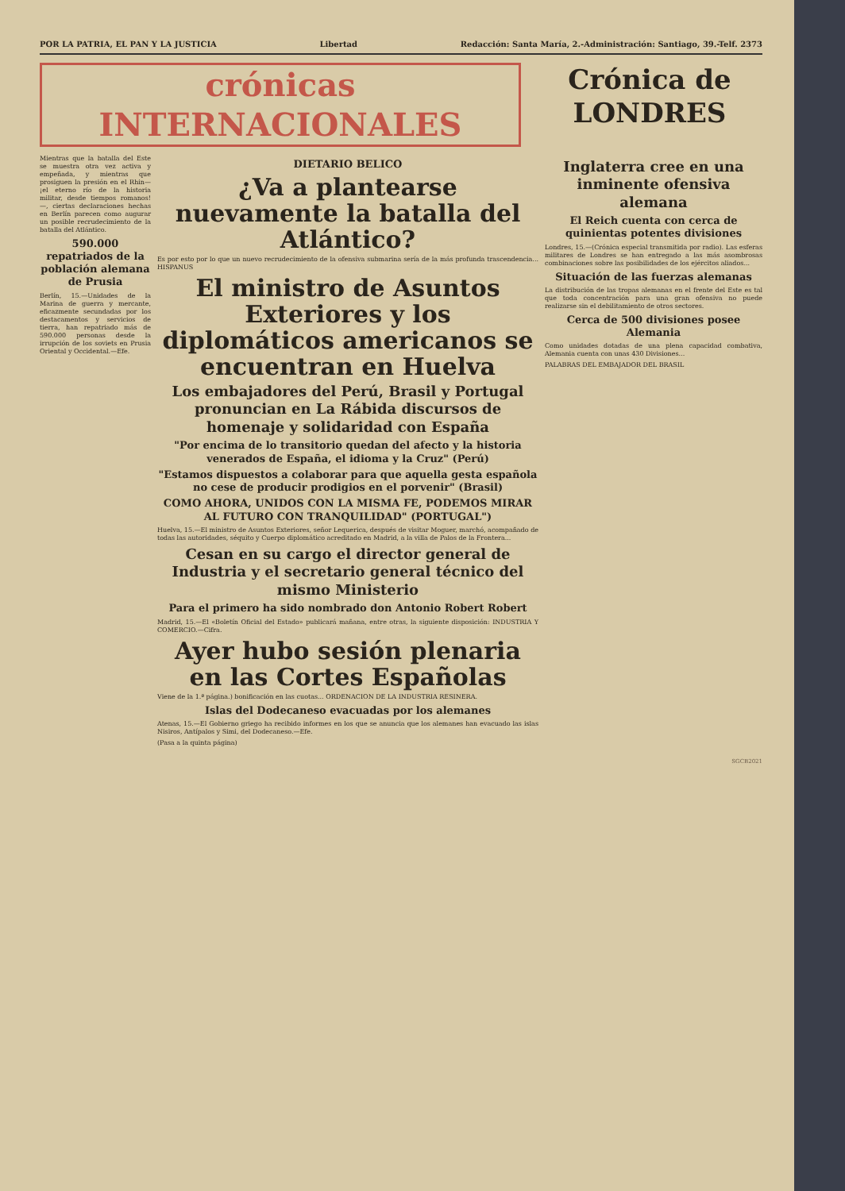POR LA PATRIA, EL PAN Y LA JUSTICIA Libertad Redacción: Santa María, 2.-Administración: Santiago, 39.-Telf. 2373
crónicas
INTERNACIONALES
Crónica de LONDRES
Mientras que la batalla del Este se muestra otra vez activa y empeñada, y mientras que prosiguen la presión en el Rhin—¡el eterno río de la historia militar, desde tiempos romanos!—, ciertas declaraciones hechas en Berlín parecen como augurar un posible recrudecimiento de la batalla del Atlántico.
590.000 repatriados de la población alemana de Prusia
Berlín, 15.—Unidades de la Marina de guerra y mercante, eficazmente secundadas por los destacamentos y servicios de tierra, han repatriado más de 590.000 personas desde la irrupción de los soviets en Prusia Oriental y Occidental.—Efe.
DIETARIO BELICO
¿Va a plantearse nuevamente la batalla del Atlántico?
Es por esto por lo que un nuevo recrudecimiento de la ofensiva submarina sería de la más profunda trascendencia... HISPANUS
El ministro de Asuntos Exteriores y los diplomáticos americanos se encuentran en Huelva
Los embajadores del Perú, Brasil y Portugal pronuncian en La Rábida discursos de homenaje y solidaridad con España
"Por encima de lo transitorio quedan del afecto y la historia venerados de España, el idioma y la Cruz" (Perú)
"Estamos dispuestos a colaborar para que aquella gesta española no cese de producir prodigios en el porvenir" (Brasil)
COMO AHORA, UNIDOS CON LA MISMA FE, PODEMOS MIRAR AL FUTURO CON TRANQUILIDAD" (PORTUGAL")
Huelva, 15.—El ministro de Asuntos Exteriores, señor Lequerica, después de visitar Moguer, marchó, acompañado de todas las autoridades, séquito y Cuerpo diplomático acreditado en Madrid, a la villa de Palos de la Frontera...
Cesan en su cargo el director general de Industria y el secretario general técnico del mismo Ministerio
Para el primero ha sido nombrado don Antonio Robert Robert
Madrid, 15.—El «Boletín Oficial del Estado» publicará mañana, entre otras, la siguiente disposición: INDUSTRIA Y COMERCIO.—Cifra.
Ayer hubo sesión plenaria en las Cortes Españolas
Viene de la 1.ª página.) bonificación en las cuotas... ORDENACION DE LA INDUSTRIA RESINERA.
Islas del Dodecaneso evacuadas por los alemanes
Atenas, 15.—El Gobierno griego ha recibido informes en los que se anuncia que los alemanes han evacuado las islas Nisiros, Antípalos y Simi, del Dodecaneso.—Efe.
(Pasa a la quinta página)
Inglaterra cree en una inminente ofensiva alemana
El Reich cuenta con cerca de quinientas potentes divisiones
Londres, 15.—(Crónica especial transmitida por radio). Las esferas militares de Londres se han entregado a las más asombrosas combinaciones sobre las posibilidades de los ejércitos aliados...
Situación de las fuerzas alemanas
La distribución de las tropas alemanas en el frente del Este es tal que toda concentración para una gran ofensiva no puede realizarse sin el debilitamiento de otros sectores.
Cerca de 500 divisiones posee Alemania
Como unidades dotadas de una plena capacidad combativa, Alemania cuenta con unas 430 Divisiones...
PALABRAS DEL EMBAJADOR DEL BRASIL
SGCB2021